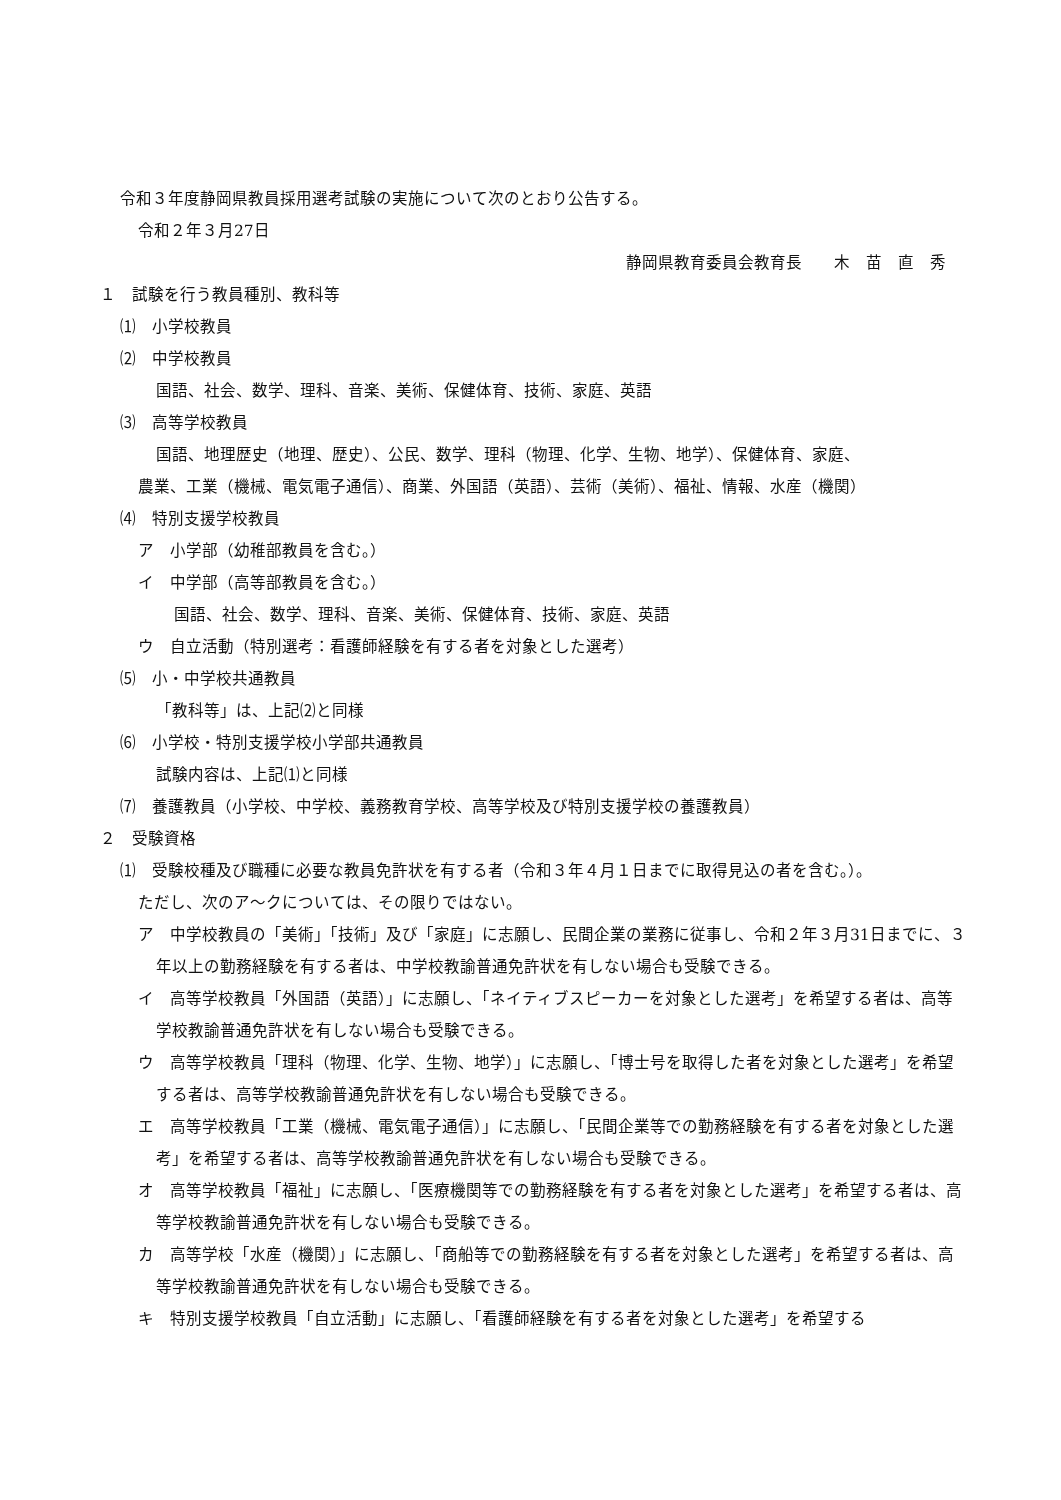令和３年度静岡県教員採用選考試験の実施について次のとおり公告する。
令和２年３月27日
静岡県教育委員会教育長　　木　苗　直　秀
１　試験を行う教員種別、教科等
⑴　小学校教員
⑵　中学校教員
国語、社会、数学、理科、音楽、美術、保健体育、技術、家庭、英語
⑶　高等学校教員
国語、地理歴史（地理、歴史）、公民、数学、理科（物理、化学、生物、地学）、保健体育、家庭、
農業、工業（機械、電気電子通信）、商業、外国語（英語）、芸術（美術）、福祉、情報、水産（機関）
⑷　特別支援学校教員
ア　小学部（幼稚部教員を含む。）
イ　中学部（高等部教員を含む。）
国語、社会、数学、理科、音楽、美術、保健体育、技術、家庭、英語
ウ　自立活動（特別選考：看護師経験を有する者を対象とした選考）
⑸　小・中学校共通教員
「教科等」は、上記⑵と同様
⑹　小学校・特別支援学校小学部共通教員
試験内容は、上記⑴と同様
⑺　養護教員（小学校、中学校、義務教育学校、高等学校及び特別支援学校の養護教員）
２　受験資格
⑴　受験校種及び職種に必要な教員免許状を有する者（令和３年４月１日までに取得見込の者を含む。）。
ただし、次のア～クについては、その限りではない。
ア　中学校教員の「美術」「技術」及び「家庭」に志願し、民間企業の業務に従事し、令和２年３月31日までに、３年以上の勤務経験を有する者は、中学校教諭普通免許状を有しない場合も受験できる。
イ　高等学校教員「外国語（英語）」に志願し、「ネイティブスピーカーを対象とした選考」を希望する者は、高等学校教諭普通免許状を有しない場合も受験できる。
ウ　高等学校教員「理科（物理、化学、生物、地学）」に志願し、「博士号を取得した者を対象とした選考」を希望する者は、高等学校教諭普通免許状を有しない場合も受験できる。
エ　高等学校教員「工業（機械、電気電子通信）」に志願し、「民間企業等での勤務経験を有する者を対象とした選考」を希望する者は、高等学校教諭普通免許状を有しない場合も受験できる。
オ　高等学校教員「福祉」に志願し、「医療機関等での勤務経験を有する者を対象とした選考」を希望する者は、高等学校教諭普通免許状を有しない場合も受験できる。
カ　高等学校「水産（機関）」に志願し、「商船等での勤務経験を有する者を対象とした選考」を希望する者は、高等学校教諭普通免許状を有しない場合も受験できる。
キ　特別支援学校教員「自立活動」に志願し、「看護師経験を有する者を対象とした選考」を希望する